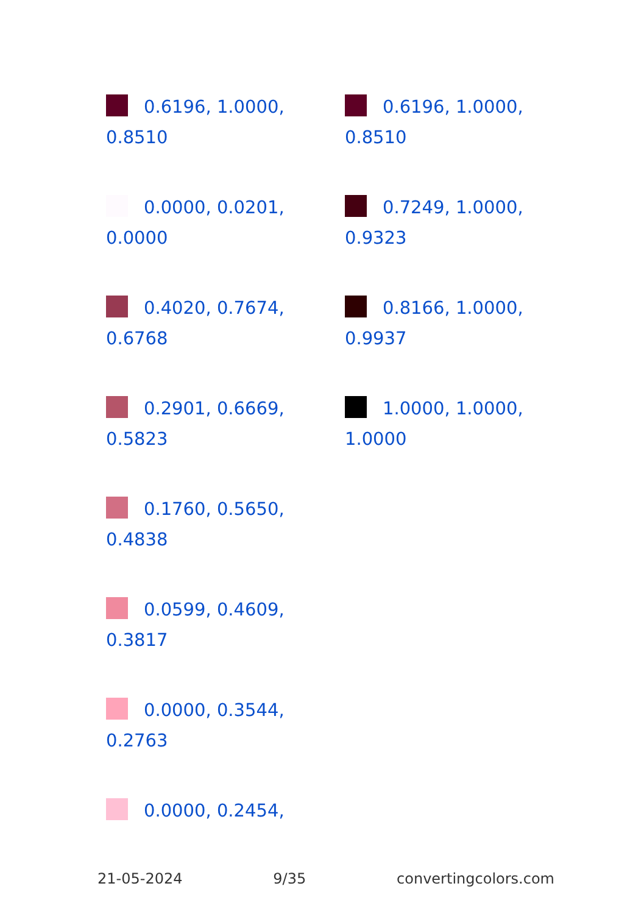0.6196, 1.0000,
0.8510
0.0000, 0.0201,
0.0000
0.4020, 0.7674,
0.6768
0.2901, 0.6669,
0.5823
0.1760, 0.5650,
0.4838
0.0599, 0.4609,
0.3817
0.0000, 0.3544,
0.2763
0.0000, 0.2454,
0.6196, 1.0000,
0.8510
0.7249, 1.0000,
0.9323
0.8166, 1.0000,
0.9937
1.0000, 1.0000,
1.0000
21-05-2024 9/35 convertingcolors.com